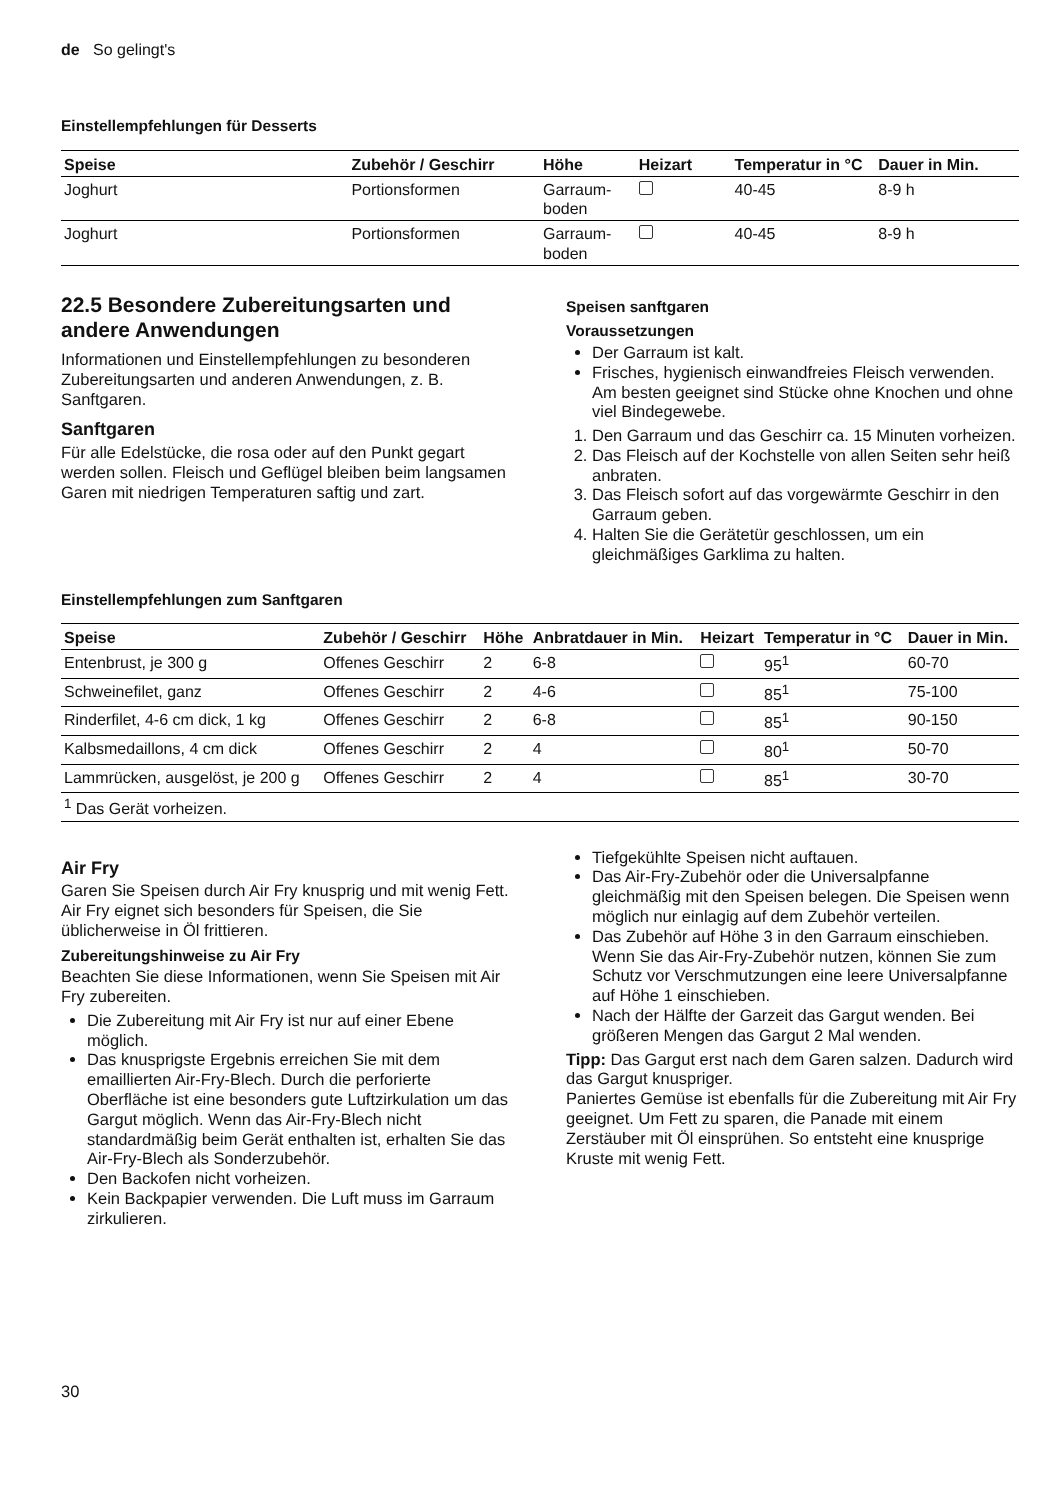de So gelingt's
Einstellempfehlungen für Desserts
| Speise | Zubehör / Geschirr | Höhe | Heizart | Temperatur in °C | Dauer in Min. |
| --- | --- | --- | --- | --- | --- |
| Joghurt | Portionsformen | Garraum-boden | | 40-45 | 8-9 h |
| Joghurt | Portionsformen | Garraum-boden | | 40-45 | 8-9 h |
22.5 Besondere Zubereitungsarten und andere Anwendungen
Informationen und Einstellempfehlungen zu besonderen Zubereitungsarten und anderen Anwendungen, z. B. Sanftgaren.
Sanftgaren
Für alle Edelstücke, die rosa oder auf den Punkt gegart werden sollen. Fleisch und Geflügel bleiben beim langsamen Garen mit niedrigen Temperaturen saftig und zart.
Speisen sanftgaren
Voraussetzungen
Der Garraum ist kalt.
Frisches, hygienisch einwandfreies Fleisch verwenden. Am besten geeignet sind Stücke ohne Knochen und ohne viel Bindegewebe.
1. Den Garraum und das Geschirr ca. 15 Minuten vorheizen.
2. Das Fleisch auf der Kochstelle von allen Seiten sehr heiß anbraten.
3. Das Fleisch sofort auf das vorgewärmte Geschirr in den Garraum geben.
4. Halten Sie die Gerätetür geschlossen, um ein gleichmäßiges Garklima zu halten.
Einstellempfehlungen zum Sanftgaren
| Speise | Zubehör / Geschirr | Höhe | Anbratdauer in Min. | Heizart | Temperatur in °C | Dauer in Min. |
| --- | --- | --- | --- | --- | --- | --- |
| Entenbrust, je 300 g | Offenes Geschirr | 2 | 6-8 | | 95<sup>1</sup> | 60-70 |
| Schweinefilet, ganz | Offenes Geschirr | 2 | 4-6 | | 85<sup>1</sup> | 75-100 |
| Rinderfilet, 4-6 cm dick, 1 kg | Offenes Geschirr | 2 | 6-8 | | 85<sup>1</sup> | 90-150 |
| Kalbsmedaillons, 4 cm dick | Offenes Geschirr | 2 | 4 | | 80<sup>1</sup> | 50-70 |
| Lammrücken, ausgelöst, je 200 g | Offenes Geschirr | 2 | 4 | | 85<sup>1</sup> | 30-70 |
| <sup>1</sup> Das Gerät vorheizen. | | | | | | |
Air Fry
Garen Sie Speisen durch Air Fry knusprig und mit wenig Fett. Air Fry eignet sich besonders für Speisen, die Sie üblicherweise in Öl frittieren.
Zubereitungshinweise zu Air Fry
Beachten Sie diese Informationen, wenn Sie Speisen mit Air Fry zubereiten.
Die Zubereitung mit Air Fry ist nur auf einer Ebene möglich.
Das knusprigste Ergebnis erreichen Sie mit dem emaillierten Air-Fry-Blech. Durch die perforierte Oberfläche ist eine besonders gute Luftzirkulation um das Gargut möglich. Wenn das Air-Fry-Blech nicht standardmäßig beim Gerät enthalten ist, erhalten Sie das Air-Fry-Blech als Sonderzubehör.
Den Backofen nicht vorheizen.
Kein Backpapier verwenden. Die Luft muss im Garraum zirkulieren.
Tiefgekühlte Speisen nicht auftauen.
Das Air-Fry-Zubehör oder die Universalpfanne gleichmäßig mit den Speisen belegen. Die Speisen wenn möglich nur einlagig auf dem Zubehör verteilen.
Das Zubehör auf Höhe 3 in den Garraum einschieben. Wenn Sie das Air-Fry-Zubehör nutzen, können Sie zum Schutz vor Verschmutzungen eine leere Universalpfanne auf Höhe 1 einschieben.
Nach der Hälfte der Garzeit das Gargut wenden. Bei größeren Mengen das Gargut 2 Mal wenden.
Tipp: Das Gargut erst nach dem Garen salzen. Dadurch wird das Gargut knuspriger.
Paniertes Gemüse ist ebenfalls für die Zubereitung mit Air Fry geeignet. Um Fett zu sparen, die Panade mit einem Zerstäuber mit Öl einsprühen. So entsteht eine knusprige Kruste mit wenig Fett.
30